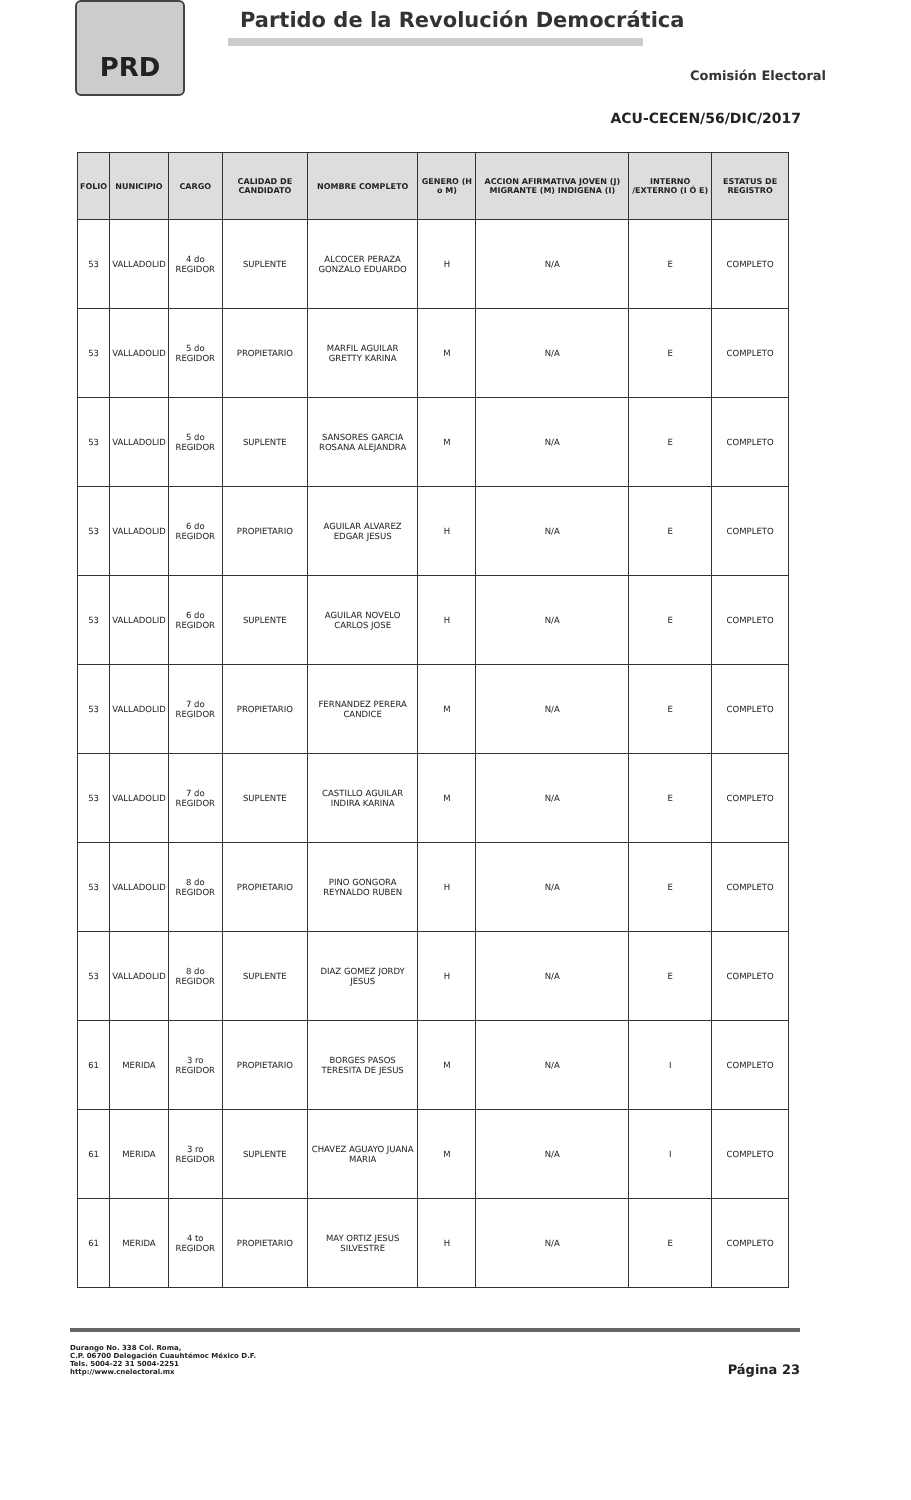PRD
Partido de la Revolución Democrática
Comisión Electoral
ACU-CECEN/56/DIC/2017
| FOLIO | NUNICIPIO | CARGO | CALIDAD DE CANDIDATO | NOMBRE COMPLETO | GENERO (H o M) | ACCION AFIRMATIVA JOVEN (J) MIGRANTE (M) INDIGENA (I) | INTERNO /EXTERNO (I Ó E) | ESTATUS DE REGISTRO |
| --- | --- | --- | --- | --- | --- | --- | --- | --- |
| 53 | VALLADOLID | 4 do REGIDOR | SUPLENTE | ALCOCER PERAZA GONZALO EDUARDO | H | N/A | E | COMPLETO |
| 53 | VALLADOLID | 5 do REGIDOR | PROPIETARIO | MARFIL AGUILAR GRETTY KARINA | M | N/A | E | COMPLETO |
| 53 | VALLADOLID | 5 do REGIDOR | SUPLENTE | SANSORES GARCIA ROSANA ALEJANDRA | M | N/A | E | COMPLETO |
| 53 | VALLADOLID | 6 do REGIDOR | PROPIETARIO | AGUILAR ALVAREZ EDGAR JESUS | H | N/A | E | COMPLETO |
| 53 | VALLADOLID | 6 do REGIDOR | SUPLENTE | AGUILAR NOVELO CARLOS JOSE | H | N/A | E | COMPLETO |
| 53 | VALLADOLID | 7 do REGIDOR | PROPIETARIO | FERNANDEZ PERERA CANDICE | M | N/A | E | COMPLETO |
| 53 | VALLADOLID | 7 do REGIDOR | SUPLENTE | CASTILLO AGUILAR INDIRA KARINA | M | N/A | E | COMPLETO |
| 53 | VALLADOLID | 8 do REGIDOR | PROPIETARIO | PINO GONGORA REYNALDO RUBEN | H | N/A | E | COMPLETO |
| 53 | VALLADOLID | 8 do REGIDOR | SUPLENTE | DIAZ GOMEZ JORDY JESUS | H | N/A | E | COMPLETO |
| 61 | MERIDA | 3 ro REGIDOR | PROPIETARIO | BORGES PASOS TERESITA DE JESUS | M | N/A | I | COMPLETO |
| 61 | MERIDA | 3 ro REGIDOR | SUPLENTE | CHAVEZ AGUAYO JUANA MARIA | M | N/A | I | COMPLETO |
| 61 | MERIDA | 4 to REGIDOR | PROPIETARIO | MAY ORTIZ JESUS SILVESTRE | H | N/A | E | COMPLETO |
Durango No. 338 Col. Roma,
C.P. 06700 Delegación Cuauhtémoc México D.F.
Tels. 5004-22 31 5004-2251
http://www.cnelectoral.mx
Página 23